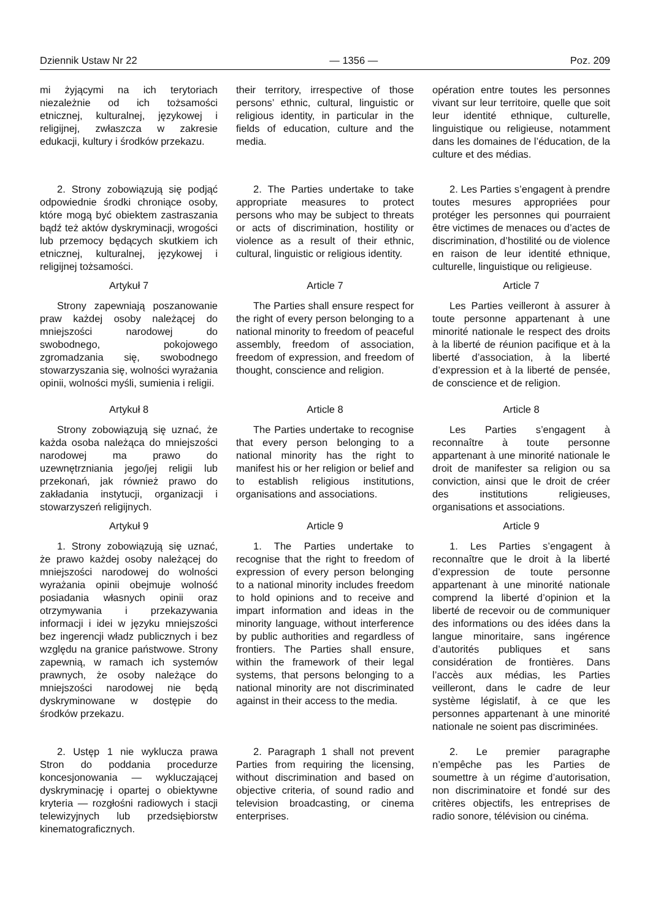Dziennik Ustaw Nr 22 — 1356 — Poz. 209
mi żyjącymi na ich terytoriach niezależnie od ich tożsamości etnicznej, kulturalnej, językowej i religijnej, zwłaszcza w zakresie edukacji, kultury i środków przekazu.
their territory, irrespective of those persons’ ethnic, cultural, linguistic or religious identity, in particular in the fields of education, culture and the media.
opération entre toutes les personnes vivant sur leur territoire, quelle que soit leur identité ethnique, culturelle, linguistique ou religieuse, notamment dans les domaines de l’éducation, de la culture et des médias.
2. Strony zobowiązują się podjąć odpowiednie środki chroniące osoby, które mogą być obiektem zastraszania bądź też aktów dyskryminacji, wrogości lub przemocy będących skutkiem ich etnicznej, kulturalnej, językowej i religijnej tożsamości.
2. The Parties undertake to take appropriate measures to protect persons who may be subject to threats or acts of discrimination, hostility or violence as a result of their ethnic, cultural, linguistic or religious identity.
2. Les Parties s’engagent à prendre toutes mesures appropriées pour protéger les personnes qui pourraient être victimes de menaces ou d’actes de discrimination, d’hostilité ou de violence en raison de leur identité ethnique, culturelle, linguistique ou religieuse.
Artykuł 7
Strony zapewniają poszanowanie praw każdej osoby należącej do mniejszości narodowej do swobodnego, pokojowego zgromadzania się, swobodnego stowarzyszania się, wolności wyrażania opinii, wolności myśli, sumienia i religii.
Article 7
The Parties shall ensure respect for the right of every person belonging to a national minority to freedom of peaceful assembly, freedom of association, freedom of expression, and freedom of thought, conscience and religion.
Article 7
Les Parties veilleront à assurer à toute personne appartenant à une minorité nationale le respect des droits à la liberté de réunion pacifique et à la liberté d’association, à la liberté d’expression et à la liberté de pensée, de conscience et de religion.
Artykuł 8
Strony zobowiązują się uznać, że każda osoba należąca do mniejszości narodowej ma prawo do uzewnętrzniania jego/jej religii lub przekonań, jak również prawo do zakładania instytucji, organizacji i stowarzyszeń religijnych.
Article 8
The Parties undertake to recognise that every person belonging to a national minority has the right to manifest his or her religion or belief and to establish religious institutions, organisations and associations.
Article 8
Les Parties s’engagent à reconnaître à toute personne appartenant à une minorité nationale le droit de manifester sa religion ou sa conviction, ainsi que le droit de créer des institutions religieuses, organisations et associations.
Artykuł 9
1. Strony zobowiązują się uznać, że prawo każdej osoby należącej do mniejszości narodowej do wolności wyrażania opinii obejmuje wolność posiadania własnych opinii oraz otrzymywania i przekazywania informacji i idei w języku mniejszości bez ingerencji władz publicznych i bez względu na granice państwowe. Strony zapewnią, w ramach ich systemów prawnych, że osoby należące do mniejszości narodowej nie będą dyskryminowane w dostępie do środków przekazu.
Article 9
1. The Parties undertake to recognise that the right to freedom of expression of every person belonging to a national minority includes freedom to hold opinions and to receive and impart information and ideas in the minority language, without interference by public authorities and regardless of frontiers. The Parties shall ensure, within the framework of their legal systems, that persons belonging to a national minority are not discriminated against in their access to the media.
Article 9
1. Les Parties s’engagent à reconnaître que le droit à la liberté d’expression de toute personne appartenant à une minorité nationale comprend la liberté d’opinion et la liberté de recevoir ou de communiquer des informations ou des idées dans la langue minoritaire, sans ingérence d’autorités publiques et sans considération de frontières. Dans l’accès aux médias, les Parties veilleront, dans le cadre de leur système législatif, à ce que les personnes appartenant à une minorité nationale ne soient pas discriminées.
2. Ustęp 1 nie wyklucza prawa Stron do poddania procedurze koncesjonowania — wykluczającej dyskryminację i opartej o obiektywne kryteria — rozgłośni radiowych i stacji telewizyjnych lub przedsiębiorstw kinematograficznych.
2. Paragraph 1 shall not prevent Parties from requiring the licensing, without discrimination and based on objective criteria, of sound radio and television broadcasting, or cinema enterprises.
2. Le premier paragraphe n’empêche pas les Parties de soumettre à un régime d’autorisation, non discriminatoire et fondé sur des critères objectifs, les entreprises de radio sonore, télévision ou cinéma.